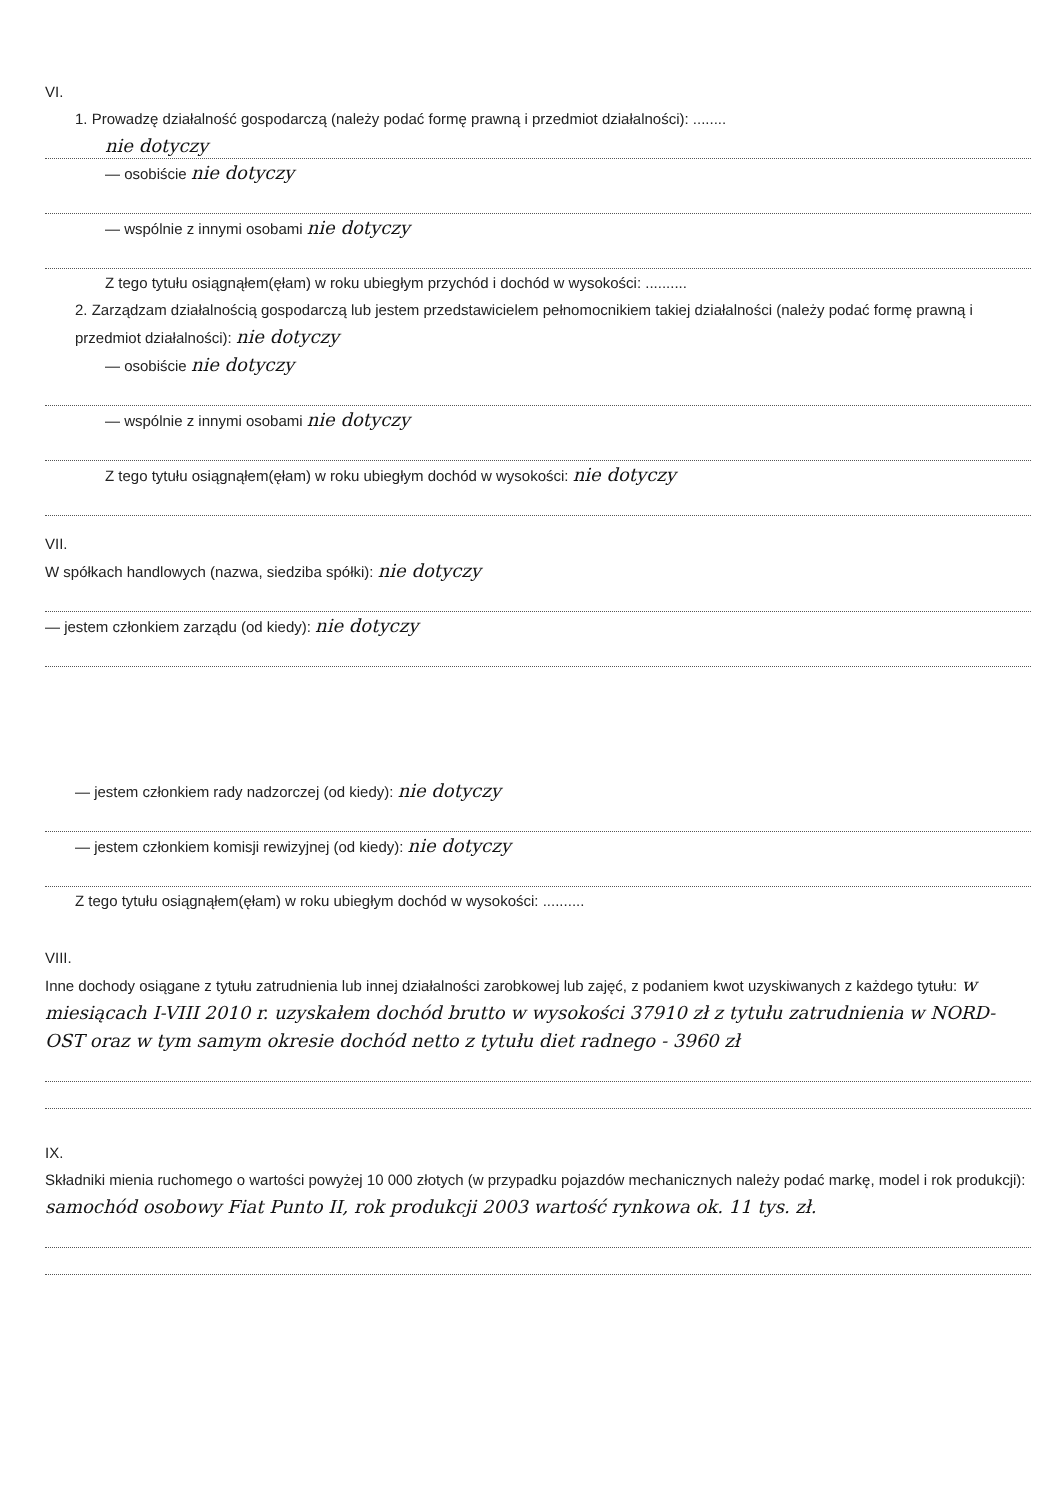VI.
1. Prowadzę działalność gospodarczą (należy podać formę prawną i przedmiot działalności): ........
nie dotyczy
— osobiście nie dotyczy
— wspólnie z innymi osobami nie dotyczy
Z tego tytułu osiągnąłem(ęłam) w roku ubiegłym przychód i dochód w wysokości: ..........
2. Zarządzam działalnością gospodarczą lub jestem przedstawicielem pełnomocnikiem takiej działalności (należy podać formę prawną i przedmiot działalności): nie dotyczy
— osobiście nie dotyczy
— wspólnie z innymi osobami nie dotyczy
Z tego tytułu osiągnąłem(ęłam) w roku ubiegłym dochód w wysokości: nie dotyczy
VII.
W spółkach handlowych (nazwa, siedziba spółki): nie dotyczy
— jestem członkiem zarządu (od kiedy): nie dotyczy
— jestem członkiem rady nadzorczej (od kiedy): nie dotyczy
— jestem członkiem komisji rewizyjnej (od kiedy): nie dotyczy
Z tego tytułu osiągnąłem(ęłam) w roku ubiegłym dochód w wysokości: ..........
VIII.
Inne dochody osiągane z tytułu zatrudnienia lub innej działalności zarobkowej lub zajęć, z podaniem kwot uzyskiwanych z każdego tytułu: w miesiącach I-VIII 2010 r. uzyskałem dochód brutto w wysokości 37910 zł z tytułu zatrudnienia w NORD-OST oraz w tym samym okresie dochód netto z tytułu diet radnego - 3960 zł
IX.
Składniki mienia ruchomego o wartości powyżej 10 000 złotych (w przypadku pojazdów mechanicznych należy podać markę, model i rok produkcji): samochód osobowy Fiat Punto II, rok produkcji 2003 wartość rynkowa ok. 11 tys. zł.